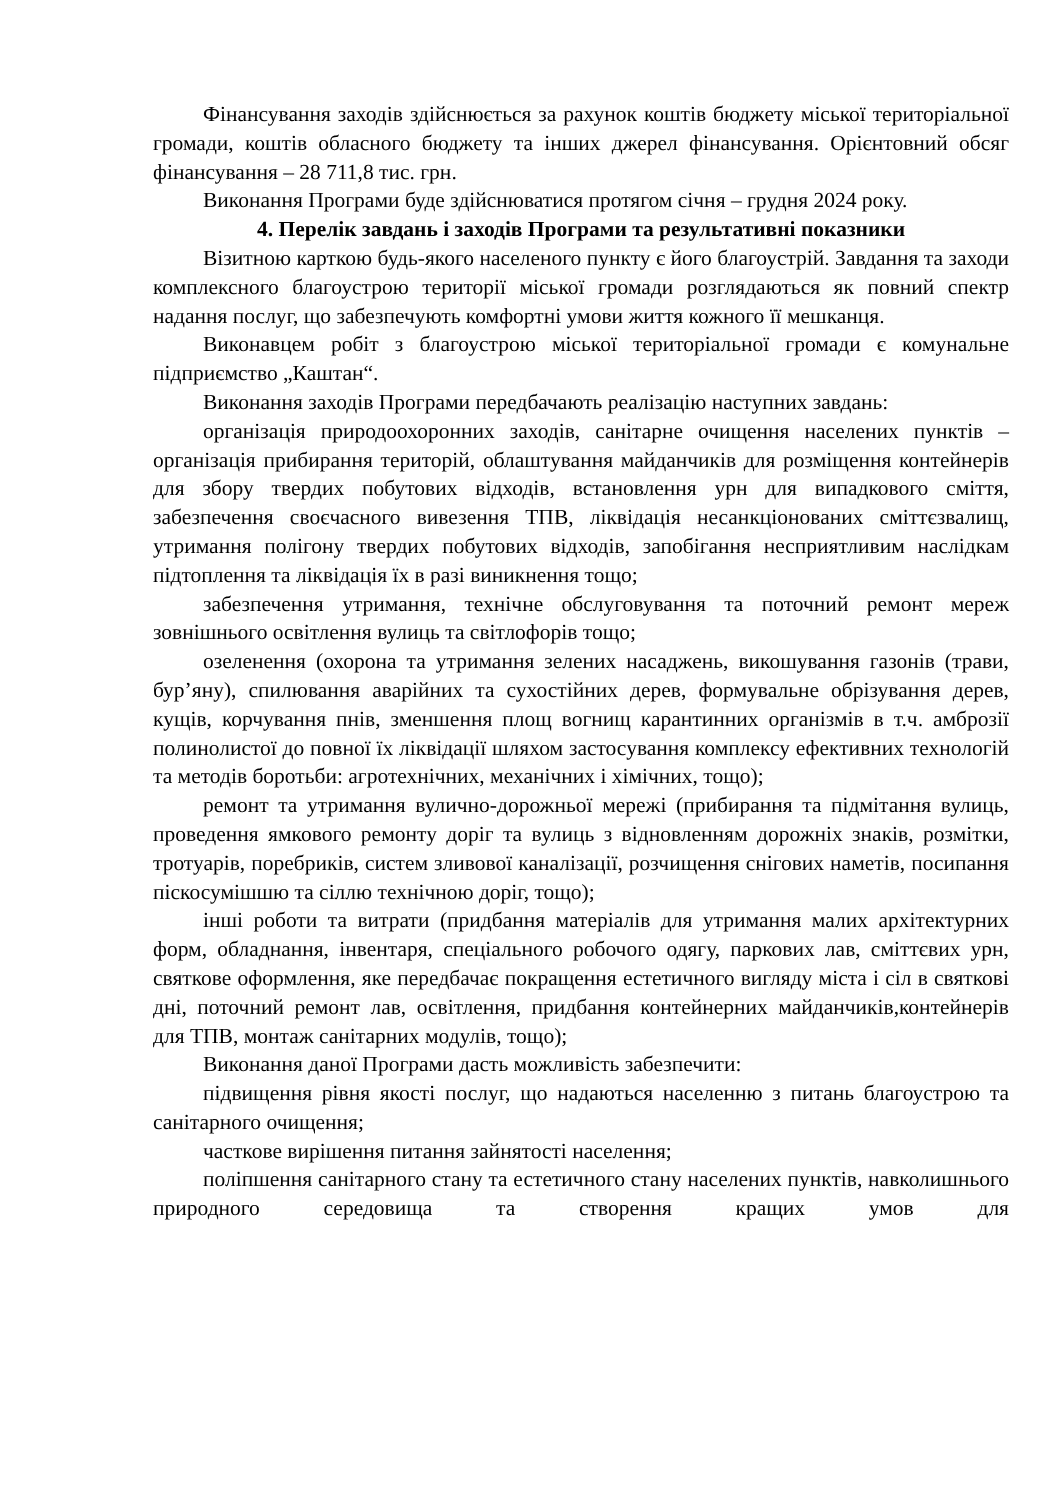Фінансування заходів здійснюється за рахунок коштів бюджету міської територіальної громади, коштів обласного бюджету та інших джерел фінансування. Орієнтовний обсяг фінансування – 28 711,8 тис. грн.
Виконання Програми буде здійснюватися протягом січня – грудня 2024 року.
4. Перелік завдань і заходів Програми та результативні показники
Візитною карткою будь-якого населеного пункту є його благоустрій. Завдання та заходи комплексного благоустрою території міської громади розглядаються як повний спектр надання послуг, що забезпечують комфортні умови життя кожного її мешканця.
Виконавцем робіт з благоустрою міської територіальної громади є комунальне підприємство „Каштан“.
Виконання заходів Програми передбачають реалізацію наступних завдань:
організація природоохоронних заходів, санітарне очищення населених пунктів – організація прибирання територій, облаштування майданчиків для розміщення контейнерів для збору твердих побутових відходів, встановлення урн для випадкового сміття, забезпечення своєчасного вивезення ТПВ, ліквідація несанкціонованих сміттєзвалищ, утримання полігону твердих побутових відходів, запобігання несприятливим наслідкам підтоплення та ліквідація їх в разі виникнення тощо;
забезпечення утримання, технічне обслуговування та поточний ремонт мереж зовнішнього освітлення вулиць та світлофорів тощо;
озеленення (охорона та утримання зелених насаджень, викошування газонів (трави, бур’яну), спилювання аварійних та сухостійних дерев, формувальне обрізування дерев, кущів, корчування пнів, зменшення площ вогнищ карантинних організмів в т.ч. амброзії полинолистої до повної їх ліквідації шляхом застосування комплексу ефективних технологій та методів боротьби: агротехнічних, механічних і хімічних, тощо);
ремонт та утримання вулично-дорожньої мережі (прибирання та підмітання вулиць, проведення ямкового ремонту доріг та вулиць з відновленням дорожніх знаків, розмітки, тротуарів, поребриків, систем зливової каналізації, розчищення снігових наметів, посипання піскосумішшю та сіллю технічною доріг, тощо);
інші роботи та витрати (придбання матеріалів для утримання малих архітектурних форм, обладнання, інвентаря, спеціального робочого одягу, паркових лав, сміттєвих урн, святкове оформлення, яке передбачає покращення естетичного вигляду міста і сіл в святкові дні, поточний ремонт лав, освітлення, придбання контейнерних майданчиків,контейнерів для ТПВ, монтаж санітарних модулів, тощо);
Виконання даної Програми дасть можливість забезпечити:
підвищення рівня якості послуг, що надаються населенню з питань благоустрою та санітарного очищення;
часткове вирішення питання зайнятості населення;
поліпшення санітарного стану та естетичного стану населених пунктів, навколишнього природного середовища та створення кращих умов для